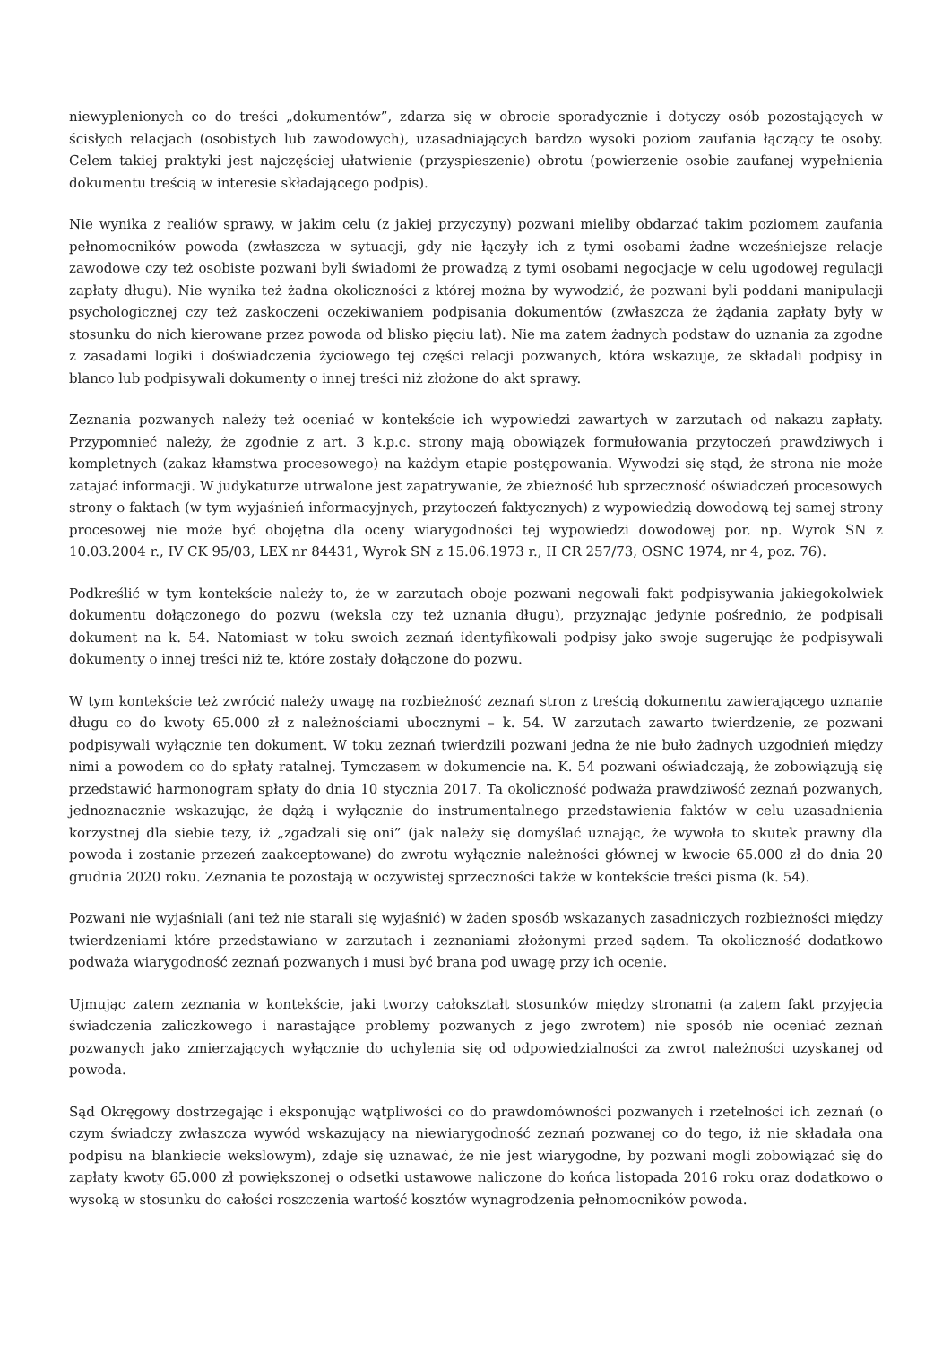niewyplenionych co do treści „dokumentów”, zdarza się w obrocie sporadycznie i dotyczy osób pozostających w ścisłych relacjach (osobistych lub zawodowych), uzasadniających bardzo wysoki poziom zaufania łączący te osoby. Celem takiej praktyki jest najczęściej ułatwienie (przyspieszenie) obrotu (powierzenie osobie zaufanej wypełnienia dokumentu treścią w interesie składającego podpis).
Nie wynika z realiów sprawy, w jakim celu (z jakiej przyczyny) pozwani mieliby obdarzać takim poziomem zaufania pełnomocników powoda (zwłaszcza w sytuacji, gdy nie łączyły ich z tymi osobami żadne wcześniejsze relacje zawodowe czy też osobiste pozwani byli świadomi że prowadzą z tymi osobami negocjacje w celu ugodowej regulacji zapłaty długu). Nie wynika też żadna okoliczności z której można by wywodzić, że pozwani byli poddani manipulacji psychologicznej czy też zaskoczeni oczekiwaniem podpisania dokumentów (zwłaszcza że żądania zapłaty były w stosunku do nich kierowane przez powoda od blisko pięciu lat). Nie ma zatem żadnych podstaw do uznania za zgodne z zasadami logiki i doświadczenia życiowego tej części relacji pozwanych, która wskazuje, że składali podpisy in blanco lub podpisywali dokumenty o innej treści niż złożone do akt sprawy.
Zeznania pozwanych należy też oceniać w kontekście ich wypowiedzi zawartych w zarzutach od nakazu zapłaty. Przypomnieć należy, że zgodnie z art. 3 k.p.c. strony mają obowiązek formułowania przytoczeń prawdziwych i kompletnych (zakaz kłamstwa procesowego) na każdym etapie postępowania. Wywodzi się stąd, że strona nie może zatajać informacji. W judykaturze utrwalone jest zapatrywanie, że zbieżność lub sprzeczność oświadczeń procesowych strony o faktach (w tym wyjaśnień informacyjnych, przytoczeń faktycznych) z wypowiedzią dowodową tej samej strony procesowej nie może być obojętna dla oceny wiarygodności tej wypowiedzi dowodowej por. np. Wyrok SN z 10.03.2004 r., IV CK 95/03, LEX nr 84431, Wyrok SN z 15.06.1973 r., II CR 257/73, OSNC 1974, nr 4, poz. 76).
Podkreślić w tym kontekście należy to, że w zarzutach oboje pozwani negowali fakt podpisywania jakiegokolwiek dokumentu dołączonego do pozwu (weksla czy też uznania długu), przyznając jedynie pośrednio, że podpisali dokument na k. 54. Natomiast w toku swoich zeznań identyfikowali podpisy jako swoje sugerując że podpisywali dokumenty o innej treści niż te, które zostały dołączone do pozwu.
W tym kontekście też zwrócić należy uwagę na rozbieżność zeznań stron z treścią dokumentu zawierającego uznanie długu co do kwoty 65.000 zł z należnościami ubocznymi – k. 54. W zarzutach zawarto twierdzenie, ze pozwani podpisywali wyłącznie ten dokument. W toku zeznań twierdzili pozwani jedna że nie buło żadnych uzgodnień między nimi a powodem co do spłaty ratalnej. Tymczasem w dokumencie na. K. 54 pozwani oświadczają, że zobowiązują się przedstawić harmonogram spłaty do dnia 10 stycznia 2017. Ta okoliczność podważa prawdziwość zeznań pozwanych, jednoznacznie wskazując, że dążą i wyłącznie do instrumentalnego przedstawienia faktów w celu uzasadnienia korzystnej dla siebie tezy, iż „zgadzali się oni” (jak należy się domyślać uznając, że wywoła to skutek prawny dla powoda i zostanie przezeń zaakceptowane) do zwrotu wyłącznie należności głównej w kwocie 65.000 zł do dnia 20 grudnia 2020 roku. Zeznania te pozostają w oczywistej sprzeczności także w kontekście treści pisma (k. 54).
Pozwani nie wyjaśniali (ani też nie starali się wyjaśnić) w żaden sposób wskazanych zasadniczych rozbieżności między twierdzeniami które przedstawiano w zarzutach i zeznaniami złożonymi przed sądem. Ta okoliczność dodatkowo podważa wiarygodność zeznań pozwanych i musi być brana pod uwagę przy ich ocenie.
Ujmując zatem zeznania w kontekście, jaki tworzy całokształt stosunków między stronami (a zatem fakt przyjęcia świadczenia zaliczkowego i narastające problemy pozwanych z jego zwrotem) nie sposób nie oceniać zeznań pozwanych jako zmierzających wyłącznie do uchylenia się od odpowiedzialności za zwrot należności uzyskanej od powoda.
Sąd Okręgowy dostrzegając i eksponując wątpliwości co do prawdomówności pozwanych i rzetelności ich zeznań (o czym świadczy zwłaszcza wywód wskazujący na niewiarygodność zeznań pozwanej co do tego, iż nie składała ona podpisu na blankiecie wekslowym), zdaje się uznawać, że nie jest wiarygodne, by pozwani mogli zobowiązać się do zapłaty kwoty 65.000 zł powiększonej o odsetki ustawowe naliczone do końca listopada 2016 roku oraz dodatkowo o wysoką w stosunku do całości roszczenia wartość kosztów wynagrodzenia pełnomocników powoda.